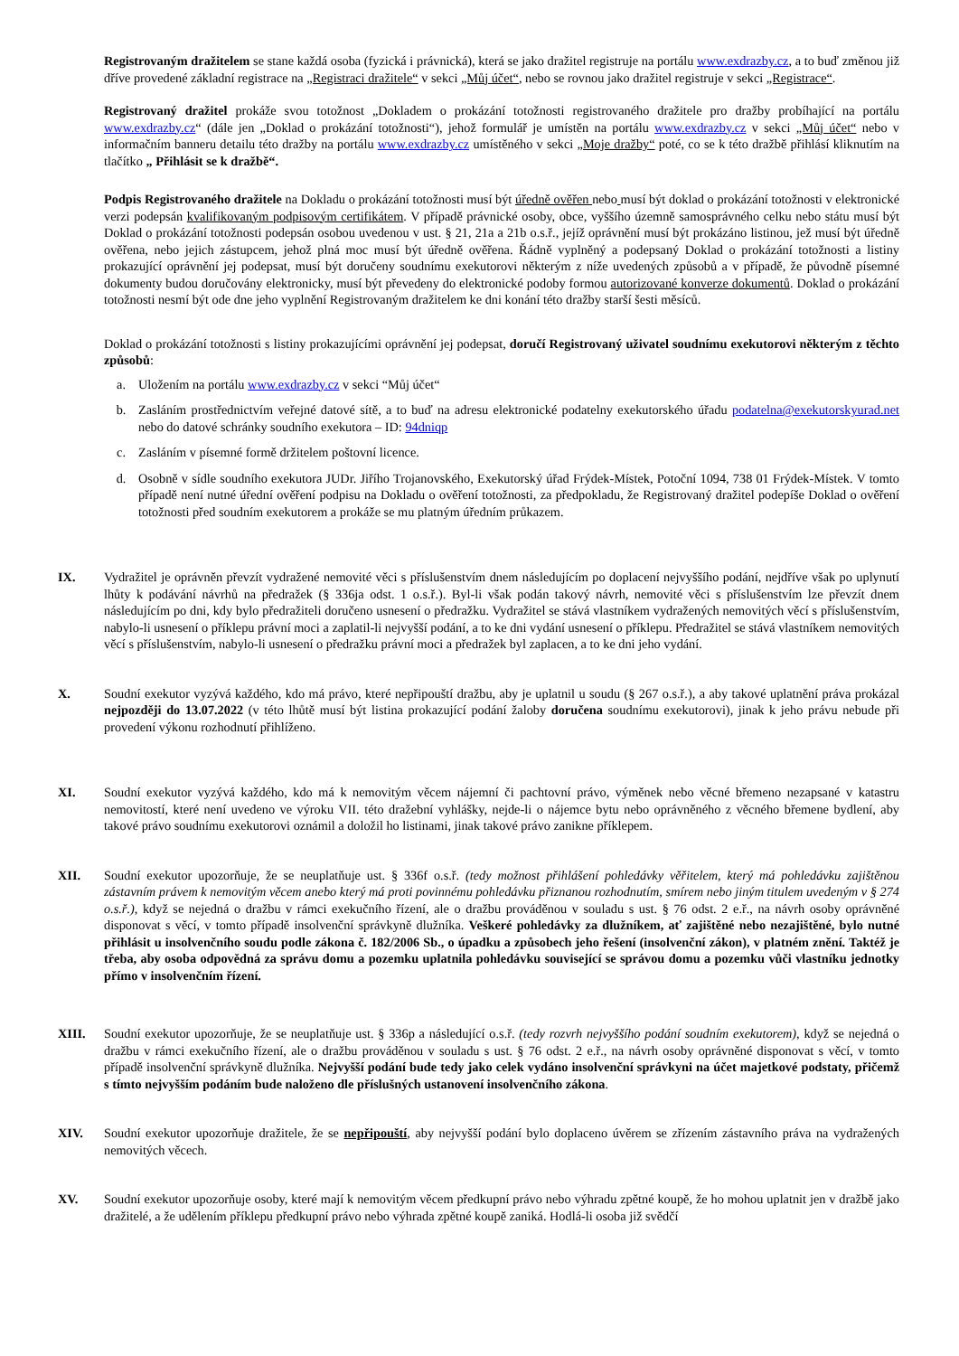Registrovaným dražitelem se stane každá osoba (fyzická i právnická), která se jako dražitel registruje na portálu www.exdrazby.cz, a to buď změnou již dříve provedené základní registrace na „Registraci dražitele“ v sekci „Můj účet“, nebo se rovnou jako dražitel registruje v sekci „Registrace“.
Registrovaný dražitel prokáže svou totožnost „Dokladem o prokázání totožnosti registrovaného dražitele pro dražby probíhající na portálu www.exdrazby.cz“ (dále jen „Doklad o prokázání totožnosti“), jehož formulář je umístěn na portálu www.exdrazby.cz v sekci „Můj účet“ nebo v informačním banneru detailu této dražby na portálu www.exdrazby.cz umístěného v sekci „Moje dražby“ poté, co se k této dražbě přihlásí kliknutím na tlačítko „ Přihlásit se k dražbě“.
Podpis Registrovaného dražitele na Dokladu o prokázání totožnosti musí být úředně ověřen nebo musí být doklad o prokázání totožnosti v elektronické verzi podepsán kvalifikovaným podpisovým certifikátem. V případě právnické osoby, obce, vyššího územně samosprávného celku nebo státu musí být Doklad o prokázání totožnosti podepsán osobou uvedenou v ust. § 21, 21a a 21b o.s.ř., jejíž oprávnění musí být prokázáno listinou, jež musí být úředně ověřena, nebo jejich zástupcem, jehož plná moc musí být úředně ověřena. Řádně vyplněný a podepsaný Doklad o prokázání totožnosti a listiny prokazující oprávnění jej podepsat, musí být doručeny soudnímu exekutorovi některým z níže uvedených způsobů a v případě, že původně písemné dokumenty budou doručovány elektronicky, musí být převedeny do elektronické podoby formou autorizované konverze dokumentů. Doklad o prokázání totožnosti nesmí být ode dne jeho vyplnění Registrovaným dražitelem ke dni konání této dražby starší šesti měsíců.
Doklad o prokázání totožnosti s listiny prokazujícími oprávnění jej podepsat, doručí Registrovaný uživatel soudnímu exekutorovi některým z těchto způsobů:
a. Uložením na portálu www.exdrazby.cz v sekci “Můj účet“
b. Zasláním prostřednictvím veřejné datové sítě, a to buď na adresu elektronické podatelny exekutorského úřadu podatelna@exekutorskyurad.net nebo do datové schránky soudního exekutora – ID: 94dniqp
c. Zasláním v písemné formě držitelem poštovní licence.
d. Osobně v sídle soudního exekutora JUDr. Jiřího Trojanovského, Exekutorský úřad Frýdek-Místek, Potoční 1094, 738 01 Frýdek-Místek. V tomto případě není nutné úřední ověření podpisu na Dokladu o ověření totožnosti, za předpokladu, že Registrovaný dražitel podepíše Doklad o ověření totožnosti před soudním exekutorem a prokáže se mu platným úředním průkazem.
IX. Vydražitel je oprávněn převzít vydražené nemovité věci s příslušenstvím dnem následujícím po doplacení nejvyššího podání, nejdříve však po uplynutí lhůty k podávání návrhů na předražek (§ 336ja odst. 1 o.s.ř.). Byl-li však podán takový návrh, nemovité věci s příslušenstvím lze převzít dnem následujícím po dni, kdy bylo předražiteli doručeno usnesení o předražku. Vydražitel se stává vlastníkem vydražených nemovitých věcí s příslušenstvím, nabylo-li usnesení o příklepu právní moci a zaplatil-li nejvyšší podání, a to ke dni vydání usnesení o příklepu. Předražitel se stává vlastníkem nemovitých věcí s příslušenstvím, nabylo-li usnesení o předražku právní moci a předražek byl zaplacen, a to ke dni jeho vydání.
X. Soudní exekutor vyzývá každého, kdo má právo, které nepřipouští dražbu, aby je uplatnil u soudu (§ 267 o.s.ř.), a aby takové uplatnění práva prokázal nejpozději do 13.07.2022 (v této lhůtě musí být listina prokazující podání žaloby doručena soudnímu exekutorovi), jinak k jeho právu nebude při provedení výkonu rozhodnutí přihlíženo.
XI. Soudní exekutor vyzývá každého, kdo má k nemovitým věcem nájemní či pachtovní právo, výměnek nebo věcné břemeno nezapsané v katastru nemovitostí, které není uvedeno ve výroku VII. této dražební vyhlášky, nejde-li o nájemce bytu nebo oprávněného z věcného břemene bydlení, aby takové právo soudnímu exekutorovi oznámil a doložil ho listinami, jinak takové právo zanikne příklepem.
XII. Soudní exekutor upozorňuje, že se neuplatňuje ust. § 336f o.s.ř. (tedy možnost přihlášení pohledávky věřitelem, který má pohledávku zajištěnou zástavním právem k nemovitým věcem anebo který má proti povinnému pohledávku přiznanou rozhodnutím, smírem nebo jiným titulem uvedeným v § 274 o.s.ř.), když se nejedná o dražbu v rámci exekučního řízení, ale o dražbu prováděnou v souladu s ust. § 76 odst. 2 e.ř., na návrh osoby oprávněné disponovat s věcí, v tomto případě insolvenční správkyně dlužníka. Veškeré pohledávky za dlužníkem, ať zajištěné nebo nezajištěné, bylo nutné přihlásit u insolvenčního soudu podle zákona č. 182/2006 Sb., o úpadku a způsobech jeho řešení (insolvenční zákon), v platném znění. Taktéž je třeba, aby osoba odpovědná za správu domu a pozemku uplatnila pohledávku související se správou domu a pozemku vůči vlastníku jednotky přímo v insolvenčním řízení.
XIII. Soudní exekutor upozorňuje, že se neuplatňuje ust. § 336p a následující o.s.ř. (tedy rozvrh nejvyššího podání soudním exekutorem), když se nejedná o dražbu v rámci exekučního řízení, ale o dražbu prováděnou v souladu s ust. § 76 odst. 2 e.ř., na návrh osoby oprávněné disponovat s věcí, v tomto případě insolvenční správkyně dlužníka. Nejvyšší podání bude tedy jako celek vydáno insolvenční správkyni na účet majetkové podstaty, přičemž s tímto nejvyšším podáním bude naloženo dle příslušných ustanovení insolvenčního zákona.
XIV. Soudní exekutor upozorňuje dražitele, že se nepřipouští, aby nejvyšší podání bylo doplaceno úvěrem se zřízením zástavního práva na vydražených nemovitých věcech.
XV. Soudní exekutor upozorňuje osoby, které mají k nemovitým věcem předkupní právo nebo výhradu zpětné koupě, že ho mohou uplatnit jen v dražbě jako dražitelé, a že udělením příklepu předkupní právo nebo výhrada zpětné koupě zaniká. Hodlá-li osoba již svědčí